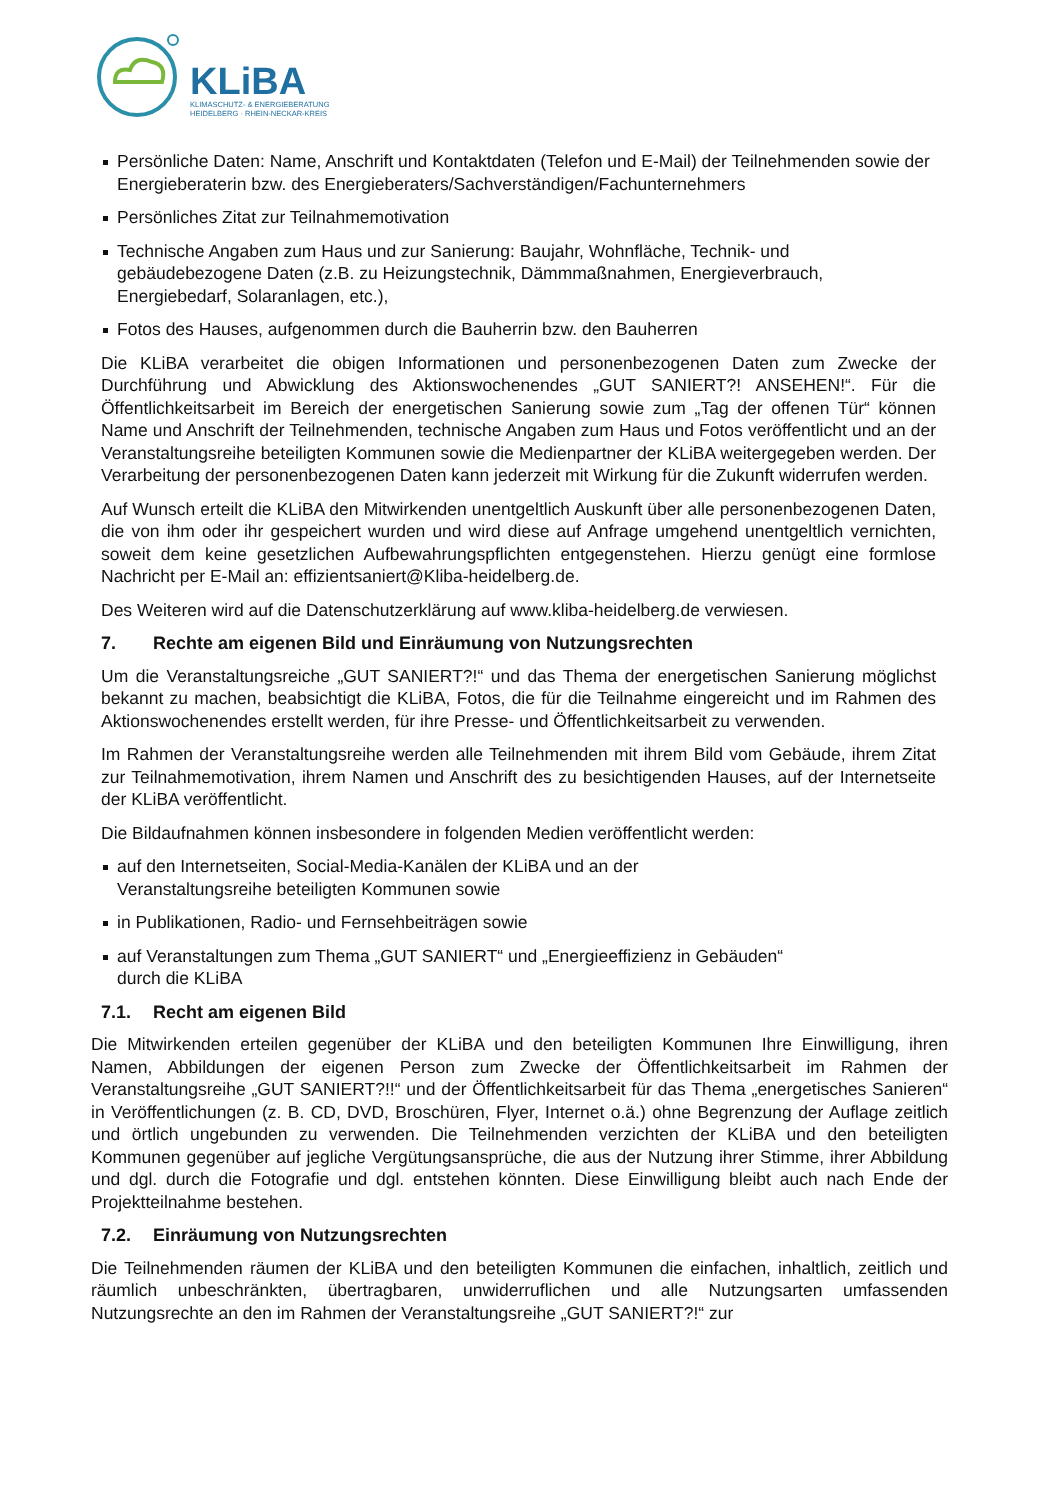KLiBA
KLIMASCHUTZ- & ENERGIEBERATUNG
HEIDELBERG · RHEIN-NECKAR-KREIS
Persönliche Daten: Name, Anschrift und Kontaktdaten (Telefon und E-Mail) der Teilnehmenden sowie der Energieberaterin bzw. des Energieberaters/Sachverständigen/Fachunternehmers
Persönliches Zitat zur Teilnahmemotivation
Technische Angaben zum Haus und zur Sanierung: Baujahr, Wohnfläche, Technik- und gebäudebezogene Daten (z.B. zu Heizungstechnik, Dämmmaßnahmen, Energieverbrauch, Energiebedarf, Solaranlagen, etc.),
Fotos des Hauses, aufgenommen durch die Bauherrin bzw. den Bauherren
Die KLiBA verarbeitet die obigen Informationen und personenbezogenen Daten zum Zwecke der Durchführung und Abwicklung des Aktionswochenendes „GUT SANIERT?! ANSEHEN!“. Für die Öffentlichkeitsarbeit im Bereich der energetischen Sanierung sowie zum „Tag der offenen Tür“ können Name und Anschrift der Teilnehmenden, technische Angaben zum Haus und Fotos veröffentlicht und an der Veranstaltungsreihe beteiligten Kommunen sowie die Medienpartner der KLiBA weitergegeben werden. Der Verarbeitung der personenbezogenen Daten kann jederzeit mit Wirkung für die Zukunft widerrufen werden.
Auf Wunsch erteilt die KLiBA den Mitwirkenden unentgeltlich Auskunft über alle personenbezogenen Daten, die von ihm oder ihr gespeichert wurden und wird diese auf Anfrage umgehend unentgeltlich vernichten, soweit dem keine gesetzlichen Aufbewahrungspflichten entgegenstehen. Hierzu genügt eine formlose Nachricht per E-Mail an: effizientsaniert@Kliba-heidelberg.de.
Des Weiteren wird auf die Datenschutzerklärung auf www.kliba-heidelberg.de verwiesen.
7. Rechte am eigenen Bild und Einräumung von Nutzungsrechten
Um die Veranstaltungsreiche „GUT SANIERT?!“ und das Thema der energetischen Sanierung möglichst bekannt zu machen, beabsichtigt die KLiBA, Fotos, die für die Teilnahme eingereicht und im Rahmen des Aktionswochenendes erstellt werden, für ihre Presse- und Öffentlichkeitsarbeit zu verwenden.
Im Rahmen der Veranstaltungsreihe werden alle Teilnehmenden mit ihrem Bild vom Gebäude, ihrem Zitat zur Teilnahmemotivation, ihrem Namen und Anschrift des zu besichtigenden Hauses, auf der Internetseite der KLiBA veröffentlicht.
Die Bildaufnahmen können insbesondere in folgenden Medien veröffentlicht werden:
auf den Internetseiten, Social-Media-Kanälen der KLiBA und an der
Veranstaltungsreihe beteiligten Kommunen sowie
in Publikationen, Radio- und Fernsehbeiträgen sowie
auf Veranstaltungen zum Thema „GUT SANIERT“ und „Energieeffizienz in Gebäuden“
durch die KLiBA
7.1. Recht am eigenen Bild
Die Mitwirkenden erteilen gegenüber der KLiBA und den beteiligten Kommunen Ihre Einwilligung, ihren Namen, Abbildungen der eigenen Person zum Zwecke der Öffentlichkeitsarbeit im Rahmen der Veranstaltungsreihe „GUT SANIERT?!!“ und der Öffentlichkeitsarbeit für das Thema „energetisches Sanieren“ in Veröffentlichungen (z. B. CD, DVD, Broschüren, Flyer, Internet o.ä.) ohne Begrenzung der Auflage zeitlich und örtlich ungebunden zu verwenden. Die Teilnehmenden verzichten der KLiBA und den beteiligten Kommunen gegenüber auf jegliche Vergütungsansprüche, die aus der Nutzung ihrer Stimme, ihrer Abbildung und dgl. durch die Fotografie und dgl. entstehen könnten. Diese Einwilligung bleibt auch nach Ende der Projektteilnahme bestehen.
7.2. Einräumung von Nutzungsrechten
Die Teilnehmenden räumen der KLiBA und den beteiligten Kommunen die einfachen, inhaltlich, zeitlich und räumlich unbeschränkten, übertragbaren, unwiderruflichen und alle Nutzungsarten umfassenden Nutzungsrechte an den im Rahmen der Veranstaltungsreihe „GUT SANIERT?!“ zur